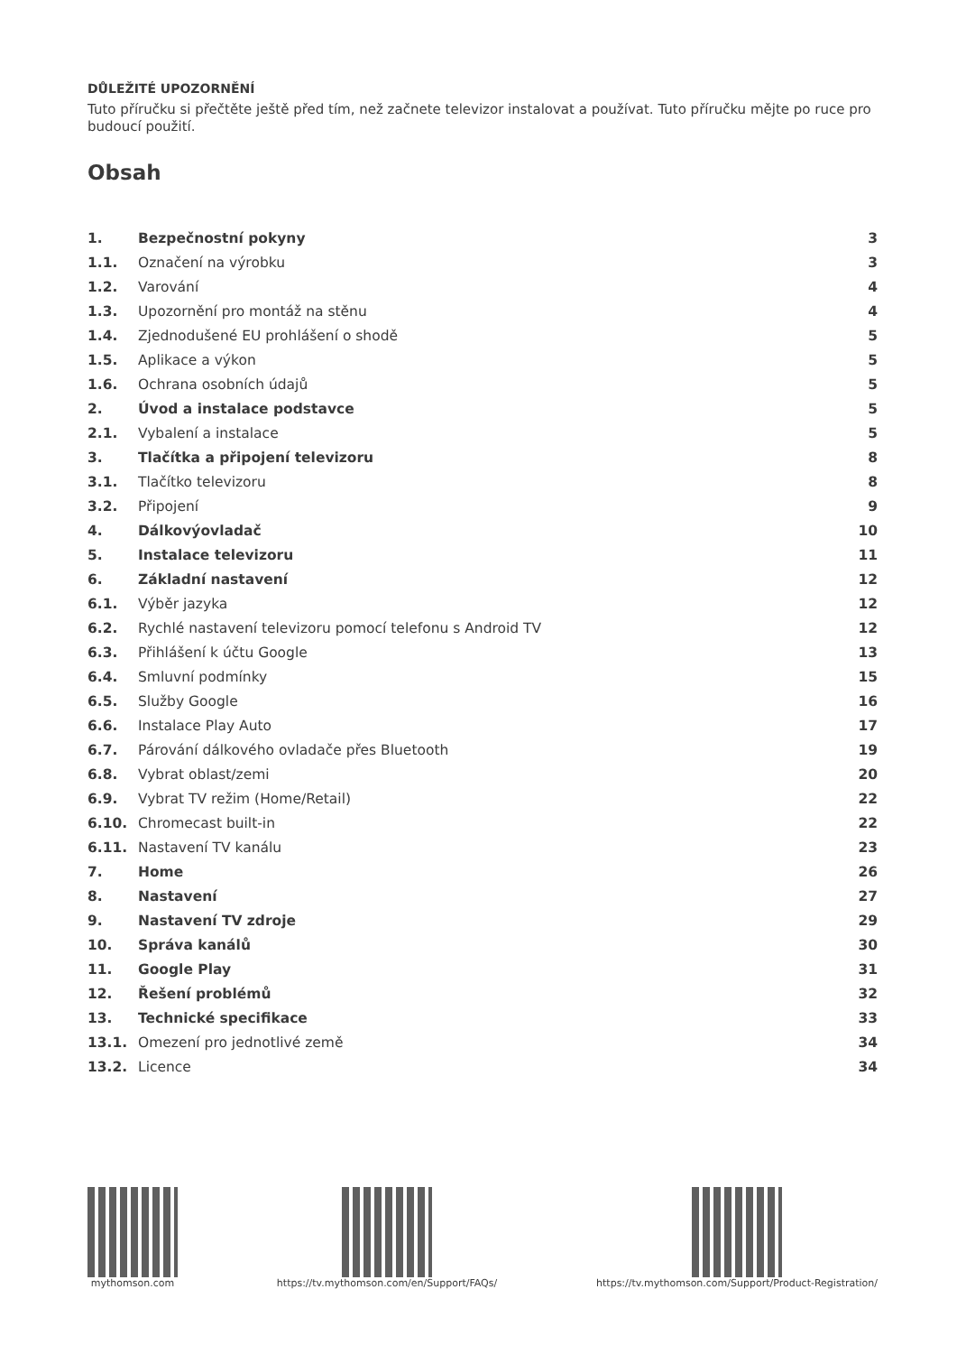DŮLEŽITÉ UPOZORNĚNÍ
Tuto příručku si přečtěte ještě před tím, než začnete televizor instalovat a používat. Tuto příručku mějte po ruce pro budoucí použití.
Obsah
| 1. | Bezpečnostní pokyny | 3 |
| 1.1. | Označení na výrobku | 3 |
| 1.2. | Varování | 4 |
| 1.3. | Upozornění pro montáž na stěnu | 4 |
| 1.4. | Zjednodušené EU prohlášení o shodě | 5 |
| 1.5. | Aplikace a výkon | 5 |
| 1.6. | Ochrana osobních údajů | 5 |
| 2. | Úvod a instalace podstavce | 5 |
| 2.1. | Vybalení a instalace | 5 |
| 3. | Tlačítka a připojení televizoru | 8 |
| 3.1. | Tlačítko televizoru | 8 |
| 3.2. | Připojení | 9 |
| 4. | Dálkovýovladač | 10 |
| 5. | Instalace televizoru | 11 |
| 6. | Základní nastavení | 12 |
| 6.1. | Výběr jazyka | 12 |
| 6.2. | Rychlé nastavení televizoru pomocí telefonu s Android TV | 12 |
| 6.3. | Přihlášení k účtu Google | 13 |
| 6.4. | Smluvní podmínky | 15 |
| 6.5. | Služby Google | 16 |
| 6.6. | Instalace Play Auto | 17 |
| 6.7. | Párování dálkového ovladače přes Bluetooth | 19 |
| 6.8. | Vybrat oblast/zemi | 20 |
| 6.9. | Vybrat TV režim (Home/Retail) | 22 |
| 6.10. | Chromecast built-in | 22 |
| 6.11. | Nastavení TV kanálu | 23 |
| 7. | Home | 26 |
| 8. | Nastavení | 27 |
| 9. | Nastavení TV zdroje | 29 |
| 10. | Správa kanálů | 30 |
| 11. | Google Play | 31 |
| 12. | Řešení problémů | 32 |
| 13. | Technické specifikace | 33 |
| 13.1. | Omezení pro jednotlivé země | 34 |
| 13.2. | Licence | 34 |
mythomson.com https://tv.mythomson.com/en/Support/FAQs/
https://tv.mythomson.com/Support/Product-Registration/